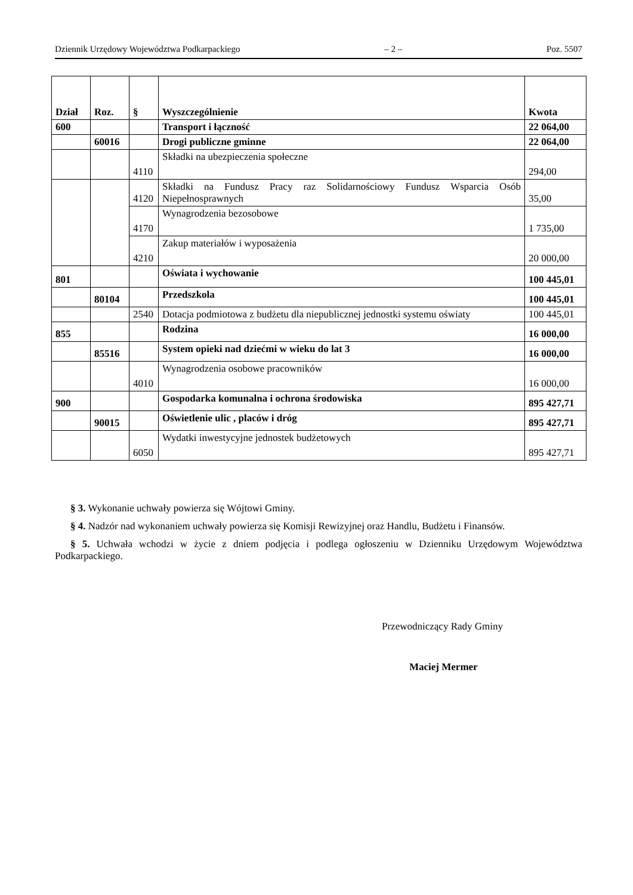Dziennik Urzędowy Województwa Podkarpackiego – 2 – Poz. 5507
| Dział | Roz. | § | Wyszczególnienie | Kwota |
| --- | --- | --- | --- | --- |
| 600 | | | Transport i łączność | 22 064,00 |
| | 60016 | | Drogi publiczne gminne | 22 064,00 |
| | | 4110 | Składki na ubezpieczenia społeczne | 294,00 |
| | | 4120 | Składki na Fundusz Pracy raz Solidarnościowy Fundusz Wsparcia Osób Niepełnosprawnych | 35,00 |
| | | 4170 | Wynagrodzenia bezosobowe | 1 735,00 |
| | | 4210 | Zakup materiałów i wyposażenia | 20 000,00 |
| 801 | | | Oświata i wychowanie | 100 445,01 |
| | 80104 | | Przedszkola | 100 445,01 |
| | | 2540 | Dotacja podmiotowa z budżetu dla niepublicznej jednostki systemu oświaty | 100 445,01 |
| 855 | | | Rodzina | 16 000,00 |
| | 85516 | | System opieki nad dziećmi w wieku do lat 3 | 16 000,00 |
| | | 4010 | Wynagrodzenia osobowe pracowników | 16 000,00 |
| 900 | | | Gospodarka komunalna i ochrona środowiska | 895 427,71 |
| | 90015 | | Oświetlenie ulic , placów i dróg | 895 427,71 |
| | | 6050 | Wydatki inwestycyjne jednostek budżetowych | 895 427,71 |
§ 3. Wykonanie uchwały powierza się Wójtowi Gminy.
§ 4. Nadzór nad wykonaniem uchwały powierza się Komisji Rewizyjnej oraz Handlu, Budżetu i Finansów.
§ 5. Uchwała wchodzi w życie z dniem podjęcia i podlega ogłoszeniu w Dzienniku Urzędowym Województwa Podkarpackiego.
Przewodniczący Rady Gminy
Maciej Mermer